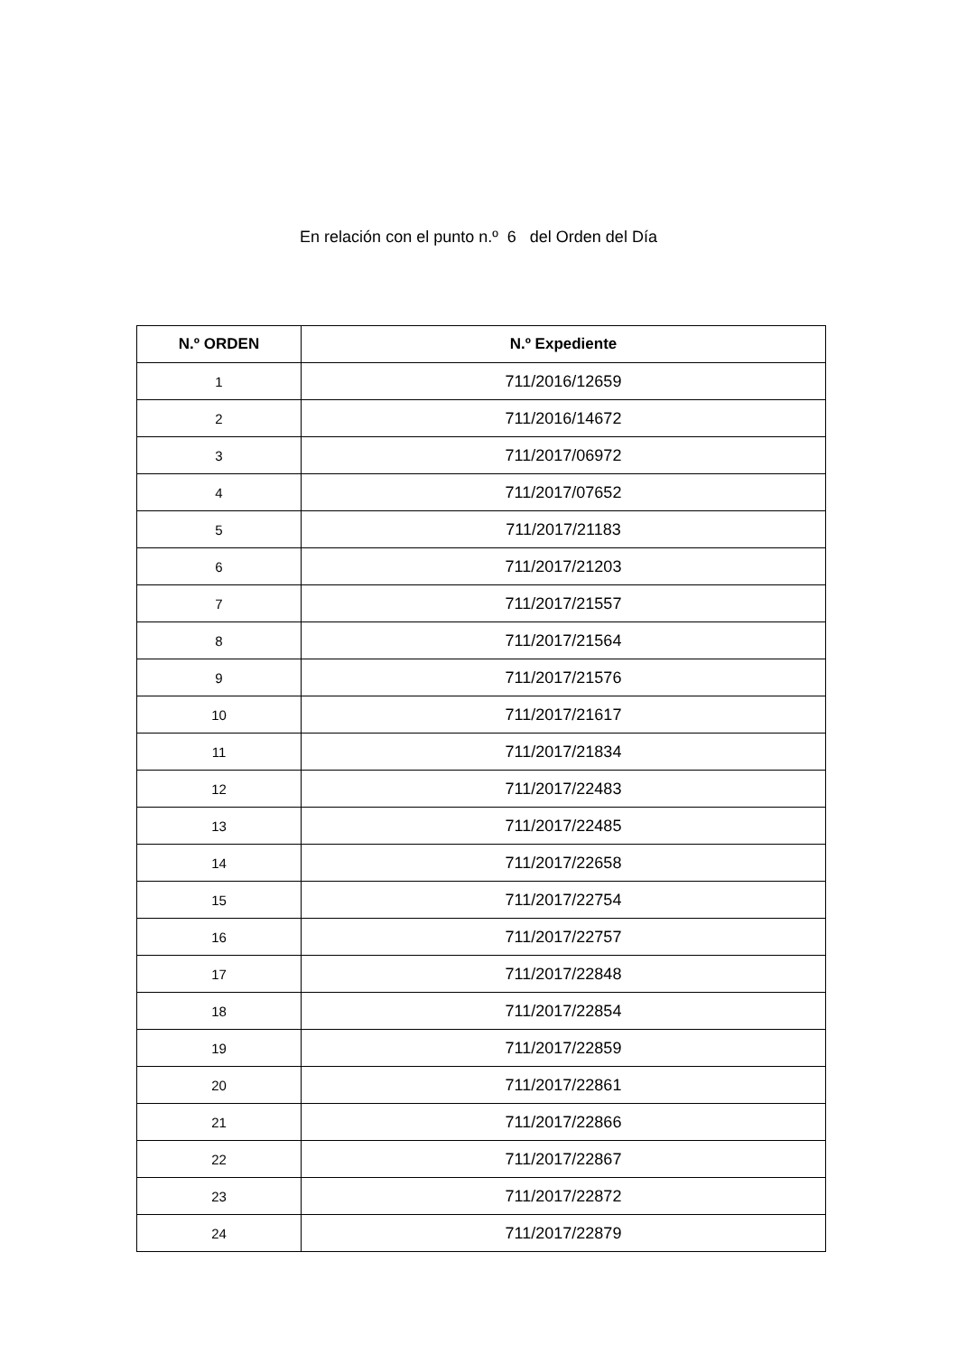En relación con el punto n.º 6 del Orden del Día
| N.º ORDEN | N.º Expediente |
| --- | --- |
| 1 | 711/2016/12659 |
| 2 | 711/2016/14672 |
| 3 | 711/2017/06972 |
| 4 | 711/2017/07652 |
| 5 | 711/2017/21183 |
| 6 | 711/2017/21203 |
| 7 | 711/2017/21557 |
| 8 | 711/2017/21564 |
| 9 | 711/2017/21576 |
| 10 | 711/2017/21617 |
| 11 | 711/2017/21834 |
| 12 | 711/2017/22483 |
| 13 | 711/2017/22485 |
| 14 | 711/2017/22658 |
| 15 | 711/2017/22754 |
| 16 | 711/2017/22757 |
| 17 | 711/2017/22848 |
| 18 | 711/2017/22854 |
| 19 | 711/2017/22859 |
| 20 | 711/2017/22861 |
| 21 | 711/2017/22866 |
| 22 | 711/2017/22867 |
| 23 | 711/2017/22872 |
| 24 | 711/2017/22879 |